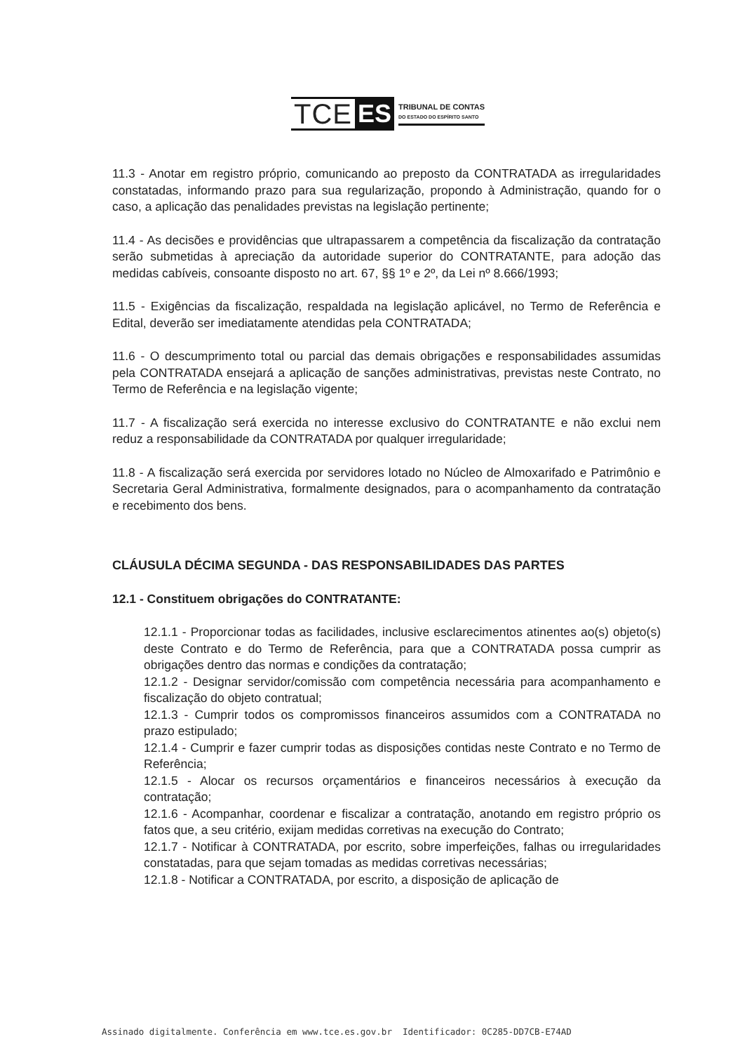TCE ES
TRIBUNAL DE CONTAS
DO ESTADO DO ESPÍRITO SANTO
11.3 - Anotar em registro próprio, comunicando ao preposto da CONTRATADA as irregularidades constatadas, informando prazo para sua regularização, propondo à Administração, quando for o caso, a aplicação das penalidades previstas na legislação pertinente;
11.4 - As decisões e providências que ultrapassarem a competência da fiscalização da contratação serão submetidas à apreciação da autoridade superior do CONTRATANTE, para adoção das medidas cabíveis, consoante disposto no art. 67, §§ 1º e 2º, da Lei nº 8.666/1993;
11.5 - Exigências da fiscalização, respaldada na legislação aplicável, no Termo de Referência e Edital, deverão ser imediatamente atendidas pela CONTRATADA;
11.6 - O descumprimento total ou parcial das demais obrigações e responsabilidades assumidas pela CONTRATADA ensejará a aplicação de sanções administrativas, previstas neste Contrato, no Termo de Referência e na legislação vigente;
11.7 - A fiscalização será exercida no interesse exclusivo do CONTRATANTE e não exclui nem reduz a responsabilidade da CONTRATADA por qualquer irregularidade;
11.8 - A fiscalização será exercida por servidores lotado no Núcleo de Almoxarifado e Patrimônio e Secretaria Geral Administrativa, formalmente designados, para o acompanhamento da contratação e recebimento dos bens.
CLÁUSULA DÉCIMA SEGUNDA - DAS RESPONSABILIDADES DAS PARTES
12.1 - Constituem obrigações do CONTRATANTE:
12.1.1 - Proporcionar todas as facilidades, inclusive esclarecimentos atinentes ao(s) objeto(s) deste Contrato e do Termo de Referência, para que a CONTRATADA possa cumprir as obrigações dentro das normas e condições da contratação;
12.1.2 - Designar servidor/comissão com competência necessária para acompanhamento e fiscalização do objeto contratual;
12.1.3 - Cumprir todos os compromissos financeiros assumidos com a CONTRATADA no prazo estipulado;
12.1.4 - Cumprir e fazer cumprir todas as disposições contidas neste Contrato e no Termo de Referência;
12.1.5 - Alocar os recursos orçamentários e financeiros necessários à execução da contratação;
12.1.6 - Acompanhar, coordenar e fiscalizar a contratação, anotando em registro próprio os fatos que, a seu critério, exijam medidas corretivas na execução do Contrato;
12.1.7 - Notificar à CONTRATADA, por escrito, sobre imperfeições, falhas ou irregularidades constatadas, para que sejam tomadas as medidas corretivas necessárias;
12.1.8 - Notificar a CONTRATADA, por escrito, a disposição de aplicação de
Assinado digitalmente. Conferência em www.tce.es.gov.br Identificador: 0C285-DD7CB-E74AD